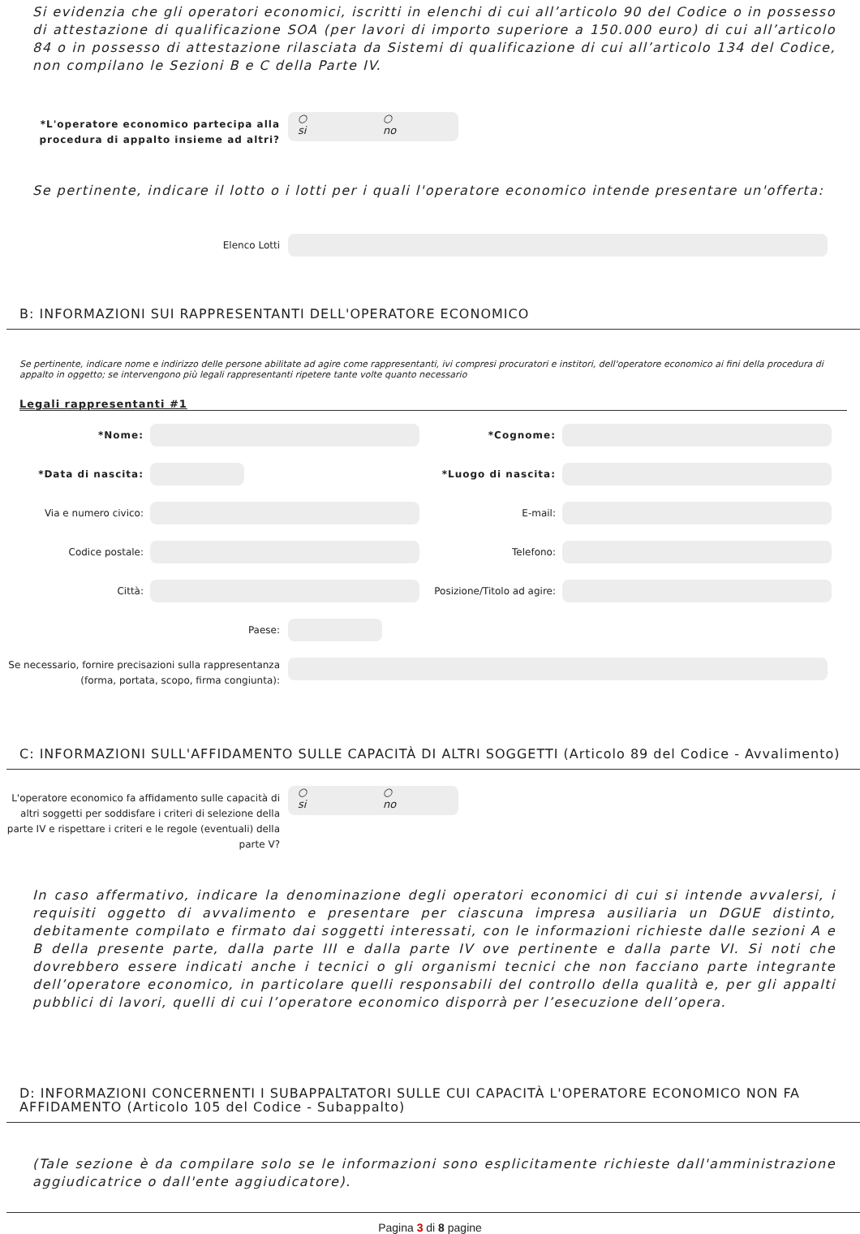Si evidenzia che gli operatori economici, iscritti in elenchi di cui all’articolo 90 del Codice o in possesso di attestazione di qualificazione SOA (per lavori di importo superiore a 150.000 euro) di cui all’articolo 84 o in possesso di attestazione rilasciata da Sistemi di qualificazione di cui all’articolo 134 del Codice, non compilano le Sezioni B e C della Parte IV.
*L'operatore economico partecipa alla procedura di appalto insieme ad altri?
○
si
○
no
Se pertinente, indicare il lotto o i lotti per i quali l'operatore economico intende presentare un'offerta:
Elenco Lotti
B: INFORMAZIONI SUI RAPPRESENTANTI DELL'OPERATORE ECONOMICO
Se pertinente, indicare nome e indirizzo delle persone abilitate ad agire come rappresentanti, ivi compresi procuratori e institori, dell'operatore economico ai fini della procedura di appalto in oggetto; se intervengono più legali rappresentanti ripetere tante volte quanto necessario
Legali rappresentanti #1
*Nome:
*Cognome:
*Data di nascita:
*Luogo di nascita:
Via e numero civico:
E-mail:
Codice postale:
Telefono:
Città:
Posizione/Titolo ad agire:
Paese:
Se necessario, fornire precisazioni sulla rappresentanza (forma, portata, scopo, firma congiunta):
C: INFORMAZIONI SULL'AFFIDAMENTO SULLE CAPACITÀ DI ALTRI SOGGETTI (Articolo 89 del Codice - Avvalimento)
L'operatore economico fa affidamento sulle capacità di altri soggetti per soddisfare i criteri di selezione della parte IV e rispettare i criteri e le regole (eventuali) della parte V?
○
si
○
no
In caso affermativo, indicare la denominazione degli operatori economici di cui si intende avvalersi, i requisiti oggetto di avvalimento e presentare per ciascuna impresa ausiliaria un DGUE distinto, debitamente compilato e firmato dai soggetti interessati, con le informazioni richieste dalle sezioni A e B della presente parte, dalla parte III e dalla parte IV ove pertinente e dalla parte VI. Si noti che dovrebbero essere indicati anche i tecnici o gli organismi tecnici che non facciano parte integrante dell’operatore economico, in particolare quelli responsabili del controllo della qualità e, per gli appalti pubblici di lavori, quelli di cui l’operatore economico disporrà per l’esecuzione dell’opera.
D: INFORMAZIONI CONCERNENTI I SUBAPPALTATORI SULLE CUI CAPACITÀ L'OPERATORE ECONOMICO NON FA AFFIDAMENTO (Articolo 105 del Codice - Subappalto)
(Tale sezione è da compilare solo se le informazioni sono esplicitamente richieste dall'amministrazione aggiudicatrice o dall'ente aggiudicatore).
Pagina 3 di 8 pagine